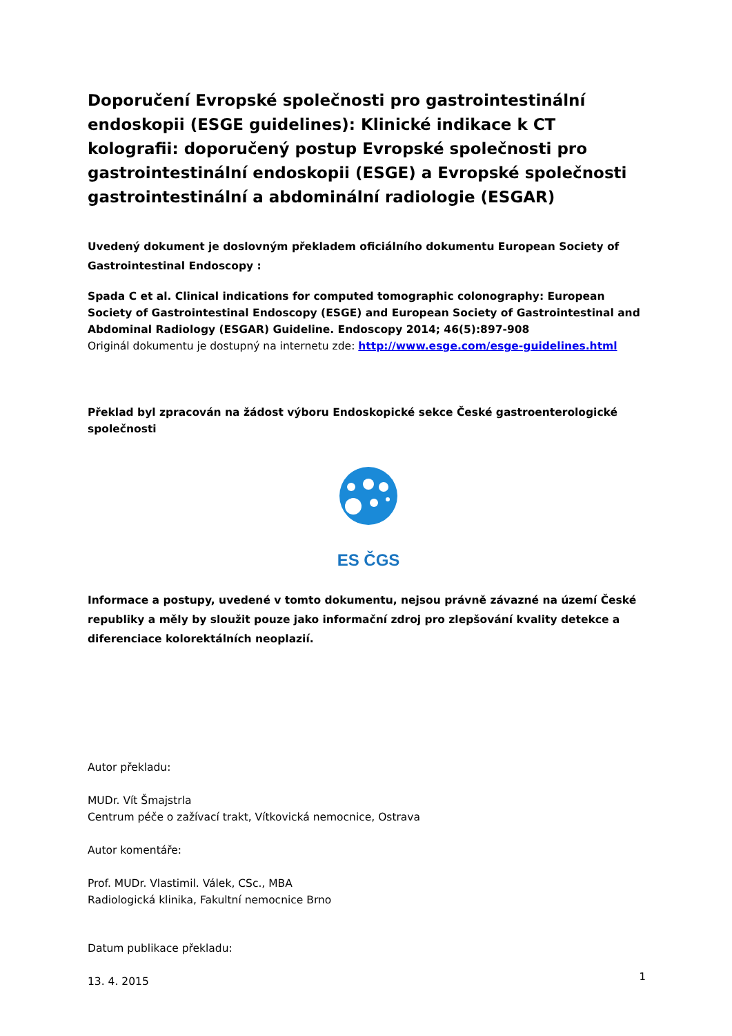Doporučení Evropské společnosti pro gastrointestinální endoskopii (ESGE guidelines): Klinické indikace k CT kolografii: doporučený postup Evropské společnosti pro gastrointestinální endoskopii (ESGE) a Evropské společnosti gastrointestinální a abdominální radiologie (ESGAR)
Uvedený dokument je doslovným překladem oficiálního dokumentu European Society of Gastrointestinal Endoscopy :
Spada C et al. Clinical indications for computed tomographic colonography: European Society of Gastrointestinal Endoscopy (ESGE) and European Society of Gastrointestinal and Abdominal Radiology (ESGAR) Guideline. Endoscopy 2014; 46(5):897-908
Originál dokumentu je dostupný na internetu zde: http://www.esge.com/esge-guidelines.html
Překlad byl zpracován na žádost výboru Endoskopické sekce České gastroenterologické společnosti
ES ČGS
Informace a postupy, uvedené v tomto dokumentu, nejsou právně závazné na území České republiky a měly by sloužit pouze jako informační zdroj pro zlepšování kvality detekce a diferenciace kolorektálních neoplazií.
Autor překladu:
MUDr. Vít Šmajstrla
Centrum péče o zažívací trakt, Vítkovická nemocnice, Ostrava
Autor komentáře:
Prof. MUDr. Vlastimil. Válek, CSc., MBA
Radiologická klinika, Fakultní nemocnice Brno
Datum publikace překladu:
13. 4. 2015
1